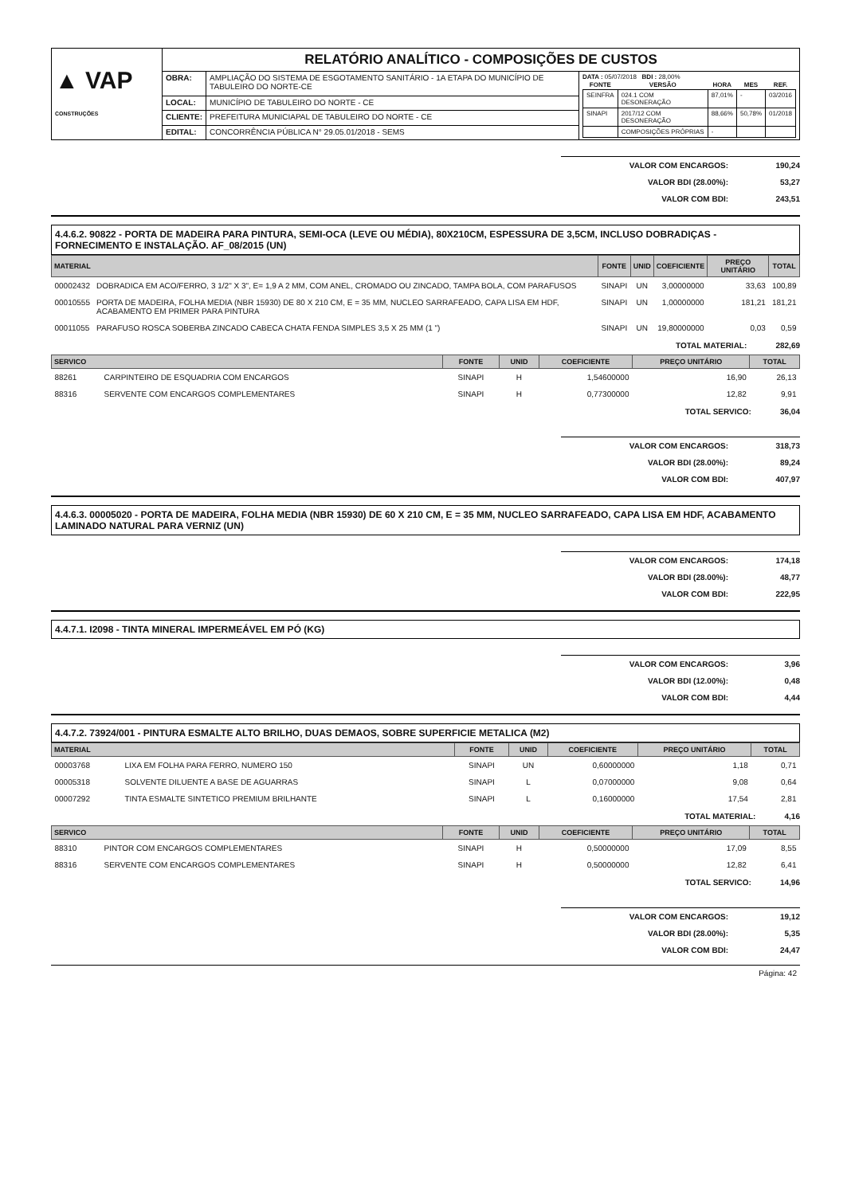| ▲ VAP CONSTRUÇÕES | RELATÓRIO ANALÍTICO - COMPOSIÇÕES DE CUSTOS | | |
| | OBRA: | AMPLIAÇÃO DO SISTEMA DE ESGOTAMENTO SANITÁRIO - 1A ETAPA DO MUNICÍPIO DE TABULEIRO DO NORTE-CE | DATA : 05/07/2018 BDI : 28,00% / FONTE / VERSÃO / HORA / MES / REF. / / --- / --- / --- / --- / --- / / SEINFRA / 024.1 COM DESONERAÇÃO / 87,01% / - / 03/2016 / / SINAPI / 2017/12 COM DESONERAÇÃO / 88,66% / 50,78% / 01/2018 / / / COMPOSIÇÕES PRÓPRIAS / - / / / |
| | LOCAL: | MUNICÍPIO DE TABULEIRO DO NORTE - CE | |
| | CLIENTE: | PREFEITURA MUNICIAPAL DE TABULEIRO DO NORTE - CE | |
| | EDITAL: | CONCORRÊNCIA PÚBLICA N° 29.05.01/2018 - SEMS | |
VALOR COM ENCARGOS: 190,24
VALOR BDI (28.00%): 53,27
VALOR COM BDI: 243,51
4.4.6.2. 90822 - PORTA DE MADEIRA PARA PINTURA, SEMI-OCA (LEVE OU MÉDIA), 80X210CM, ESPESSURA DE 3,5CM, INCLUSO DOBRADIÇAS - FORNECIMENTO E INSTALAÇÃO. AF_08/2015 (UN)
| MATERIAL | | FONTE | UNID | COEFICIENTE | PREÇO UNITÁRIO | TOTAL |
| --- | --- | --- | --- | --- | --- | --- |
| 00002432 | DOBRADICA EM ACO/FERRO, 3 1/2" X 3", E= 1,9 A 2 MM, COM ANEL, CROMADO OU ZINCADO, TAMPA BOLA, COM PARAFUSOS | SINAPI | UN | 3,00000000 | 33,63 | 100,89 |
| 00010555 | PORTA DE MADEIRA, FOLHA MEDIA (NBR 15930) DE 80 X 210 CM, E = 35 MM, NUCLEO SARRAFEADO, CAPA LISA EM HDF, ACABAMENTO EM PRIMER PARA PINTURA | SINAPI | UN | 1,00000000 | 181,21 | 181,21 |
| 00011055 | PARAFUSO ROSCA SOBERBA ZINCADO CABECA CHATA FENDA SIMPLES 3,5 X 25 MM (1 ") | SINAPI | UN | 19,80000000 | 0,03 | 0,59 |
TOTAL MATERIAL: 282,69
| SERVICO | | FONTE | UNID | COEFICIENTE | PREÇO UNITÁRIO | TOTAL |
| --- | --- | --- | --- | --- | --- | --- |
| 88261 | CARPINTEIRO DE ESQUADRIA COM ENCARGOS | SINAPI | H | 1,54600000 | 16,90 | 26,13 |
| 88316 | SERVENTE COM ENCARGOS COMPLEMENTARES | SINAPI | H | 0,77300000 | 12,82 | 9,91 |
TOTAL SERVICO: 36,04
VALOR COM ENCARGOS: 318,73
VALOR BDI (28.00%): 89,24
VALOR COM BDI: 407,97
4.4.6.3. 00005020 - PORTA DE MADEIRA, FOLHA MEDIA (NBR 15930) DE 60 X 210 CM, E = 35 MM, NUCLEO SARRAFEADO, CAPA LISA EM HDF, ACABAMENTO LAMINADO NATURAL PARA VERNIZ (UN)
VALOR COM ENCARGOS: 174,18
VALOR BDI (28.00%): 48,77
VALOR COM BDI: 222,95
4.4.7.1. I2098 - TINTA MINERAL IMPERMEÁVEL EM PÓ (KG)
VALOR COM ENCARGOS: 3,96
VALOR BDI (12.00%): 0,48
VALOR COM BDI: 4,44
4.4.7.2. 73924/001 - PINTURA ESMALTE ALTO BRILHO, DUAS DEMAOS, SOBRE SUPERFICIE METALICA (M2)
| MATERIAL | | FONTE | UNID | COEFICIENTE | PREÇO UNITÁRIO | TOTAL |
| --- | --- | --- | --- | --- | --- | --- |
| 00003768 | LIXA EM FOLHA PARA FERRO, NUMERO 150 | SINAPI | UN | 0,60000000 | 1,18 | 0,71 |
| 00005318 | SOLVENTE DILUENTE A BASE DE AGUARRAS | SINAPI | L | 0,07000000 | 9,08 | 0,64 |
| 00007292 | TINTA ESMALTE SINTETICO PREMIUM BRILHANTE | SINAPI | L | 0,16000000 | 17,54 | 2,81 |
TOTAL MATERIAL: 4,16
| SERVICO | | FONTE | UNID | COEFICIENTE | PREÇO UNITÁRIO | TOTAL |
| --- | --- | --- | --- | --- | --- | --- |
| 88310 | PINTOR COM ENCARGOS COMPLEMENTARES | SINAPI | H | 0,50000000 | 17,09 | 8,55 |
| 88316 | SERVENTE COM ENCARGOS COMPLEMENTARES | SINAPI | H | 0,50000000 | 12,82 | 6,41 |
TOTAL SERVICO: 14,96
VALOR COM ENCARGOS: 19,12
VALOR BDI (28.00%): 5,35
VALOR COM BDI: 24,47
Página: 42